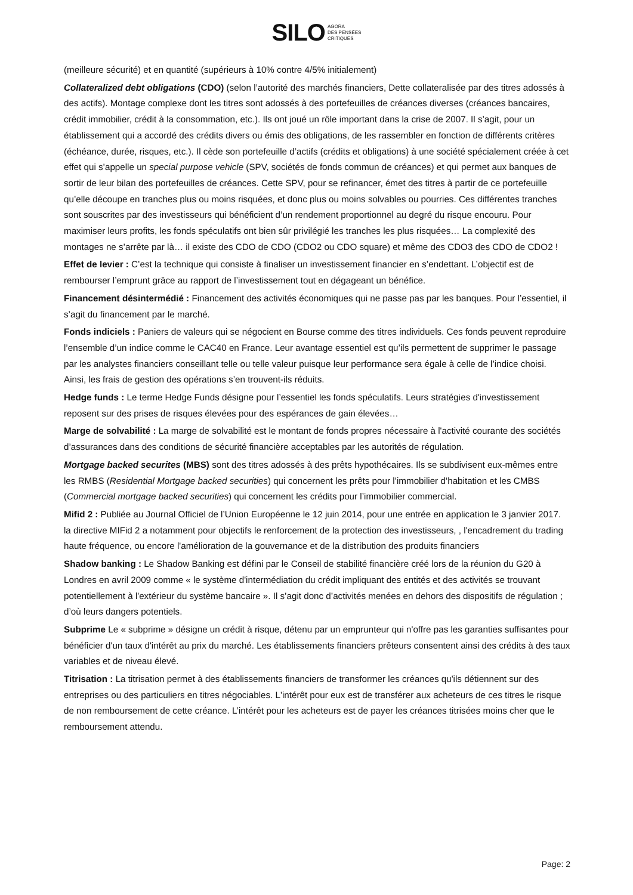SILO AGORA
DES PENSÉES
CRITIQUES
(meilleure sécurité) et en quantité (supérieurs à 10% contre 4/5% initialement)
Collateralized debt obligations (CDO) (selon l’autorité des marchés financiers, Dette collateralisée par des titres adossés à des actifs). Montage complexe dont les titres sont adossés à des portefeuilles de créances diverses (créances bancaires, crédit immobilier, crédit à la consommation, etc.). Ils ont joué un rôle important dans la crise de 2007. Il s’agit, pour un établissement qui a accordé des crédits divers ou émis des obligations, de les rassembler en fonction de différents critères (échéance, durée, risques, etc.). Il cède son portefeuille d’actifs (crédits et obligations) à une société spécialement créée à cet effet qui s’appelle un special purpose vehicle (SPV, sociétés de fonds commun de créances) et qui permet aux banques de sortir de leur bilan des portefeuilles de créances. Cette SPV, pour se refinancer, émet des titres à partir de ce portefeuille qu’elle découpe en tranches plus ou moins risquées, et donc plus ou moins solvables ou pourries. Ces différentes tranches sont souscrites par des investisseurs qui bénéficient d’un rendement proportionnel au degré du risque encouru. Pour maximiser leurs profits, les fonds spéculatifs ont bien sûr privilégié les tranches les plus risquées… La complexité des montages ne s’arrête par là… il existe des CDO de CDO (CDO2 ou CDO square) et même des CDO3 des CDO de CDO2 !
Effet de levier : C’est la technique qui consiste à finaliser un investissement financier en s’endettant. L’objectif est de rembourser l’emprunt grâce au rapport de l’investissement tout en dégageant un bénéfice.
Financement désintermédié : Financement des activités économiques qui ne passe pas par les banques. Pour l’essentiel, il s’agit du financement par le marché.
Fonds indiciels : Paniers de valeurs qui se négocient en Bourse comme des titres individuels. Ces fonds peuvent reproduire l’ensemble d’un indice comme le CAC40 en France. Leur avantage essentiel est qu’ils permettent de supprimer le passage par les analystes financiers conseillant telle ou telle valeur puisque leur performance sera égale à celle de l’indice choisi. Ainsi, les frais de gestion des opérations s’en trouvent-ils réduits.
Hedge funds : Le terme Hedge Funds désigne pour l’essentiel les fonds spéculatifs. Leurs stratégies d'investissement reposent sur des prises de risques élevées pour des espérances de gain élevées…
Marge de solvabilité : La marge de solvabilité est le montant de fonds propres nécessaire à l'activité courante des sociétés d’assurances dans des conditions de sécurité financière acceptables par les autorités de régulation.
Mortgage backed securites (MBS) sont des titres adossés à des prêts hypothécaires. Ils se subdivisent eux-mêmes entre les RMBS (Residential Mortgage backed securities) qui concernent les prêts pour l’immobilier d’habitation et les CMBS (Commercial mortgage backed securities) qui concernent les crédits pour l’immobilier commercial.
Mifid 2 : Publiée au Journal Officiel de l’Union Européenne le 12 juin 2014, pour une entrée en application le 3 janvier 2017. la directive MIFid 2 a notamment pour objectifs le renforcement de la protection des investisseurs, , l'encadrement du trading haute fréquence, ou encore l'amélioration de la gouvernance et de la distribution des produits financiers
Shadow banking : Le Shadow Banking est défini par le Conseil de stabilité financière créé lors de la réunion du G20 à Londres en avril 2009 comme « le système d'intermédiation du crédit impliquant des entités et des activités se trouvant potentiellement à l'extérieur du système bancaire ». Il s’agit donc d’activités menées en dehors des dispositifs de régulation ; d’où leurs dangers potentiels.
Subprime Le « subprime » désigne un crédit à risque, détenu par un emprunteur qui n'offre pas les garanties suffisantes pour bénéficier d'un taux d'intérêt au prix du marché. Les établissements financiers prêteurs consentent ainsi des crédits à des taux variables et de niveau élevé.
Titrisation : La titrisation permet à des établissements financiers de transformer les créances qu'ils détiennent sur des entreprises ou des particuliers en titres négociables. L'intérêt pour eux est de transférer aux acheteurs de ces titres le risque de non remboursement de cette créance. L’intérêt pour les acheteurs est de payer les créances titrisées moins cher que le remboursement attendu.
Page: 2